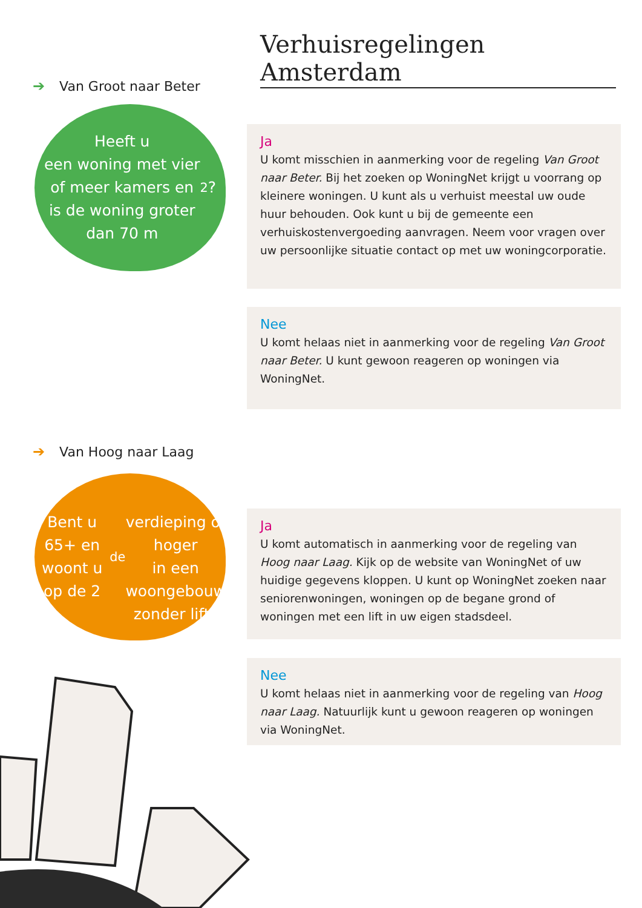Verhuisregelingen Amsterdam
➔ Van Groot naar Beter
Heeft u
een woning met vier
of meer kamers en
is de woning groter
dan 70 m<sup>2</sup>?
Ja
U komt misschien in aanmerking voor de regeling Van Groot naar Beter. Bij het zoeken op WoningNet krijgt u voorrang op kleinere woningen. U kunt als u verhuist meestal uw oude huur behouden. Ook kunt u bij de gemeente een verhuiskostenvergoeding aanvragen. Neem voor vragen over uw persoonlijke situatie contact op met uw woningcorporatie.
Nee
U komt helaas niet in aanmerking voor de regeling Van Groot naar Beter. U kunt gewoon reageren op woningen via WoningNet.
➔ Van Hoog naar Laag
Bent u 65+ en
woont u op de 2<sup>de</sup>
verdieping of hoger
in een woongebouw
zonder lift?
Ja
U komt automatisch in aanmerking voor de regeling van Hoog naar Laag. Kijk op de website van WoningNet of uw huidige gegevens kloppen. U kunt op WoningNet zoeken naar seniorenwoningen, woningen op de begane grond of woningen met een lift in uw eigen stadsdeel.
Nee
U komt helaas niet in aanmerking voor de regeling van Hoog naar Laag. Natuurlijk kunt u gewoon reageren op woningen via WoningNet.